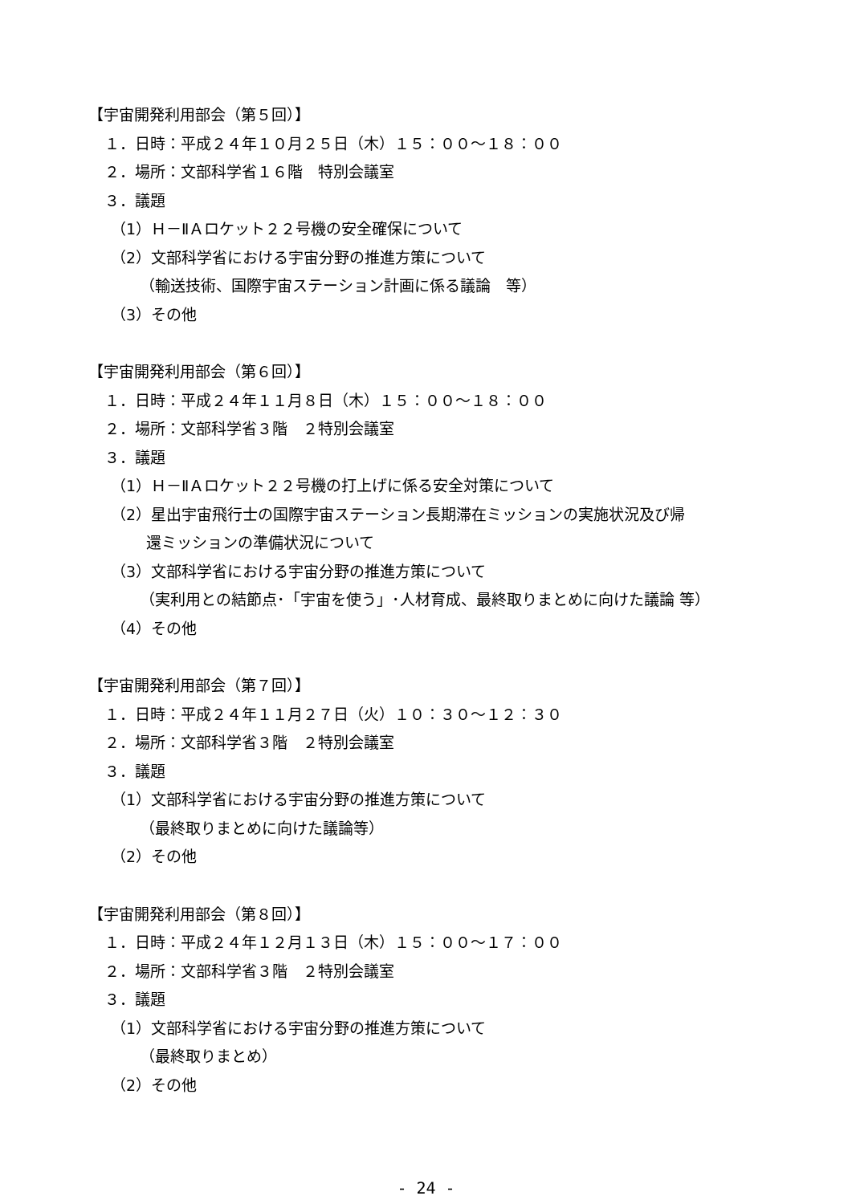【宇宙開発利用部会（第５回）】
１．日時：平成２４年１０月２５日（木）１５：００～１８：００
２．場所：文部科学省１６階　特別会議室
３．議題
（1）Ｈ－ⅡＡロケット２２号機の安全確保について
（2）文部科学省における宇宙分野の推進方策について
（輸送技術、国際宇宙ステーション計画に係る議論　等）
（3）その他
【宇宙開発利用部会（第６回）】
１．日時：平成２４年１１月８日（木）１５：００～１８：００
２．場所：文部科学省３階　２特別会議室
３．議題
（1）Ｈ－ⅡＡロケット２２号機の打上げに係る安全対策について
（2）星出宇宙飛行士の国際宇宙ステーション長期滞在ミッションの実施状況及び帰
還ミッションの準備状況について
（3）文部科学省における宇宙分野の推進方策について
（実利用との結節点･「宇宙を使う」･人材育成、最終取りまとめに向けた議論 等）
（4）その他
【宇宙開発利用部会（第７回）】
１．日時：平成２４年１１月２７日（火）１０：３０～１２：３０
２．場所：文部科学省３階　２特別会議室
３．議題
（1）文部科学省における宇宙分野の推進方策について
（最終取りまとめに向けた議論等）
（2）その他
【宇宙開発利用部会（第８回）】
１．日時：平成２４年１２月１３日（木）１５：００～１７：００
２．場所：文部科学省３階　２特別会議室
３．議題
（1）文部科学省における宇宙分野の推進方策について
（最終取りまとめ）
（2）その他
- 24 -